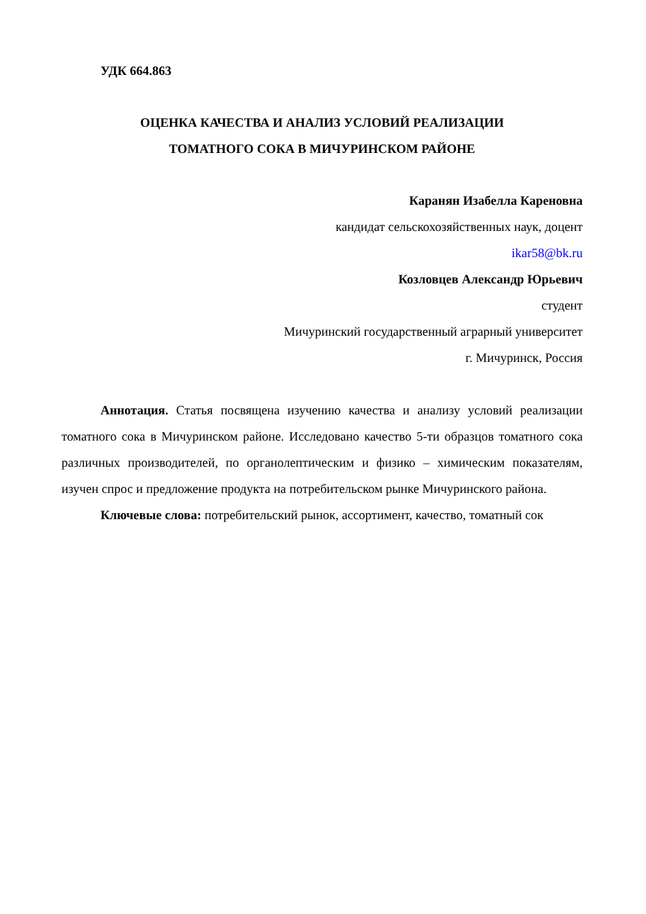УДК 664.863
ОЦЕНКА КАЧЕСТВА И АНАЛИЗ УСЛОВИЙ РЕАЛИЗАЦИИ
ТОМАТНОГО СОКА В МИЧУРИНСКОМ РАЙОНЕ
Каранян Изабелла Кареновна
кандидат сельскохозяйственных наук, доцент
ikar58@bk.ru
Козловцев Александр Юрьевич
студент
Мичуринский государственный аграрный университет
г. Мичуринск, Россия
Аннотация. Статья посвящена изучению качества и анализу условий реализации томатного сока в Мичуринском районе. Исследовано качество 5-ти образцов томатного сока различных производителей, по органолептическим и физико – химическим показателям, изучен спрос и предложение продукта на потребительском рынке Мичуринского района.
Ключевые слова: потребительский рынок, ассортимент, качество, томатный сок